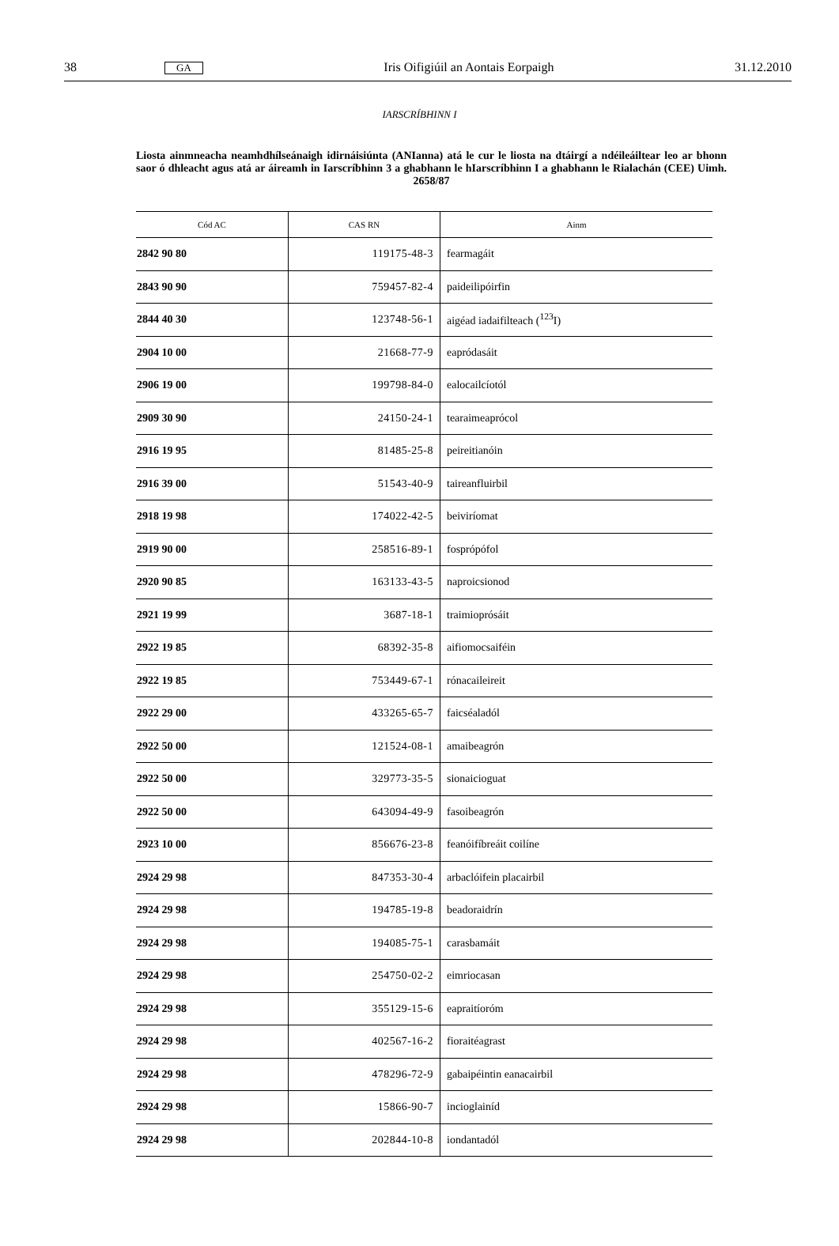38 GA Iris Oifigiúil an Aontais Eorpaigh 31.12.2010
IARSCRÍBHINN I
Liosta ainmneacha neamhdhílseánaigh idirnáisiúnta (ANIanna) atá le cur le liosta na dtáirgí a ndéileáiltear leo ar bhonn saor ó dhleacht agus atá ar áireamh in Iarscríbhinn 3 a ghabhann le hIarscríbhinn I a ghabhann le Rialachán (CEE) Uimh. 2658/87
| Cód AC | CAS RN | Ainm |
| --- | --- | --- |
| 2842 90 80 | 119175-48-3 | fearmagáit |
| 2843 90 90 | 759457-82-4 | paideilipóirfin |
| 2844 40 30 | 123748-56-1 | aigéad iadaifilteach (<sup>123</sup>I) |
| 2904 10 00 | 21668-77-9 | eapródasáit |
| 2906 19 00 | 199798-84-0 | ealocailcíotól |
| 2909 30 90 | 24150-24-1 | tearaimeaprócol |
| 2916 19 95 | 81485-25-8 | peireitianóin |
| 2916 39 00 | 51543-40-9 | taireanfluirbil |
| 2918 19 98 | 174022-42-5 | beiviríomat |
| 2919 90 00 | 258516-89-1 | fosprópófol |
| 2920 90 85 | 163133-43-5 | naproicsionod |
| 2921 19 99 | 3687-18-1 | traimioprósáit |
| 2922 19 85 | 68392-35-8 | aifiomocsaiféin |
| 2922 19 85 | 753449-67-1 | rónacaileireit |
| 2922 29 00 | 433265-65-7 | faicséaladól |
| 2922 50 00 | 121524-08-1 | amaibeagrón |
| 2922 50 00 | 329773-35-5 | sionaicioguat |
| 2922 50 00 | 643094-49-9 | fasoibeagrón |
| 2923 10 00 | 856676-23-8 | feanóifíbreáit coilíne |
| 2924 29 98 | 847353-30-4 | arbaclóifein placairbil |
| 2924 29 98 | 194785-19-8 | beadoraidrín |
| 2924 29 98 | 194085-75-1 | carasbamáit |
| 2924 29 98 | 254750-02-2 | eimriocasan |
| 2924 29 98 | 355129-15-6 | eapraitíoróm |
| 2924 29 98 | 402567-16-2 | fioraitéagrast |
| 2924 29 98 | 478296-72-9 | gabaipéintin eanacairbil |
| 2924 29 98 | 15866-90-7 | incioglainíd |
| 2924 29 98 | 202844-10-8 | iondantadól |